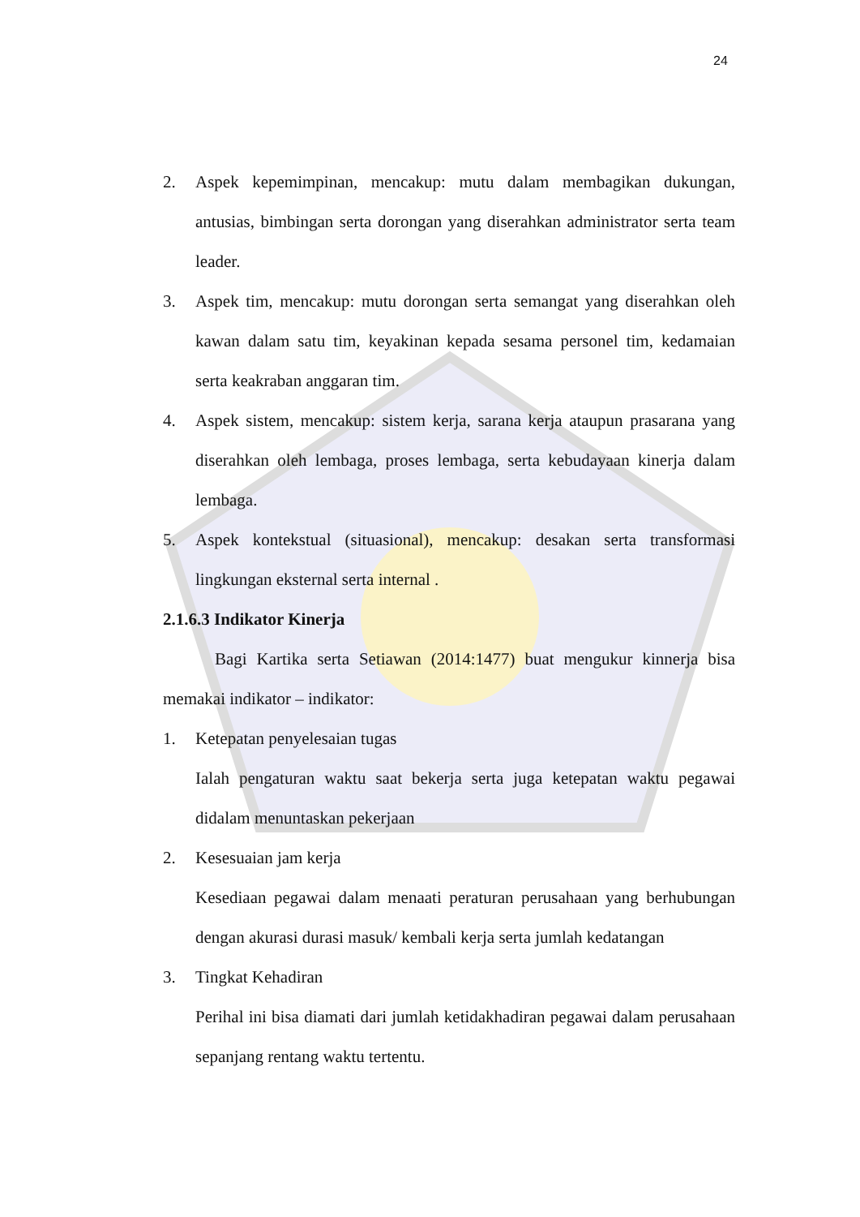24
2. Aspek kepemimpinan, mencakup: mutu dalam membagikan dukungan, antusias, bimbingan serta dorongan yang diserahkan administrator serta team leader.
3. Aspek tim, mencakup: mutu dorongan serta semangat yang diserahkan oleh kawan dalam satu tim, keyakinan kepada sesama personel tim, kedamaian serta keakraban anggaran tim.
4. Aspek sistem, mencakup: sistem kerja, sarana kerja ataupun prasarana yang diserahkan oleh lembaga, proses lembaga, serta kebudayaan kinerja dalam lembaga.
5. Aspek kontekstual (situasional), mencakup: desakan serta transformasi lingkungan eksternal serta internal .
2.1.6.3 Indikator Kinerja
Bagi Kartika serta Setiawan (2014:1477) buat mengukur kinnerja bisa memakai indikator – indikator:
1. Ketepatan penyelesaian tugas
Ialah pengaturan waktu saat bekerja serta juga ketepatan waktu pegawai didalam menuntaskan pekerjaan
2. Kesesuaian jam kerja
Kesediaan pegawai dalam menaati peraturan perusahaan yang berhubungan dengan akurasi durasi masuk/ kembali kerja serta jumlah kedatangan
3. Tingkat Kehadiran
Perihal ini bisa diamati dari jumlah ketidakhadiran pegawai dalam perusahaan sepanjang rentang waktu tertentu.